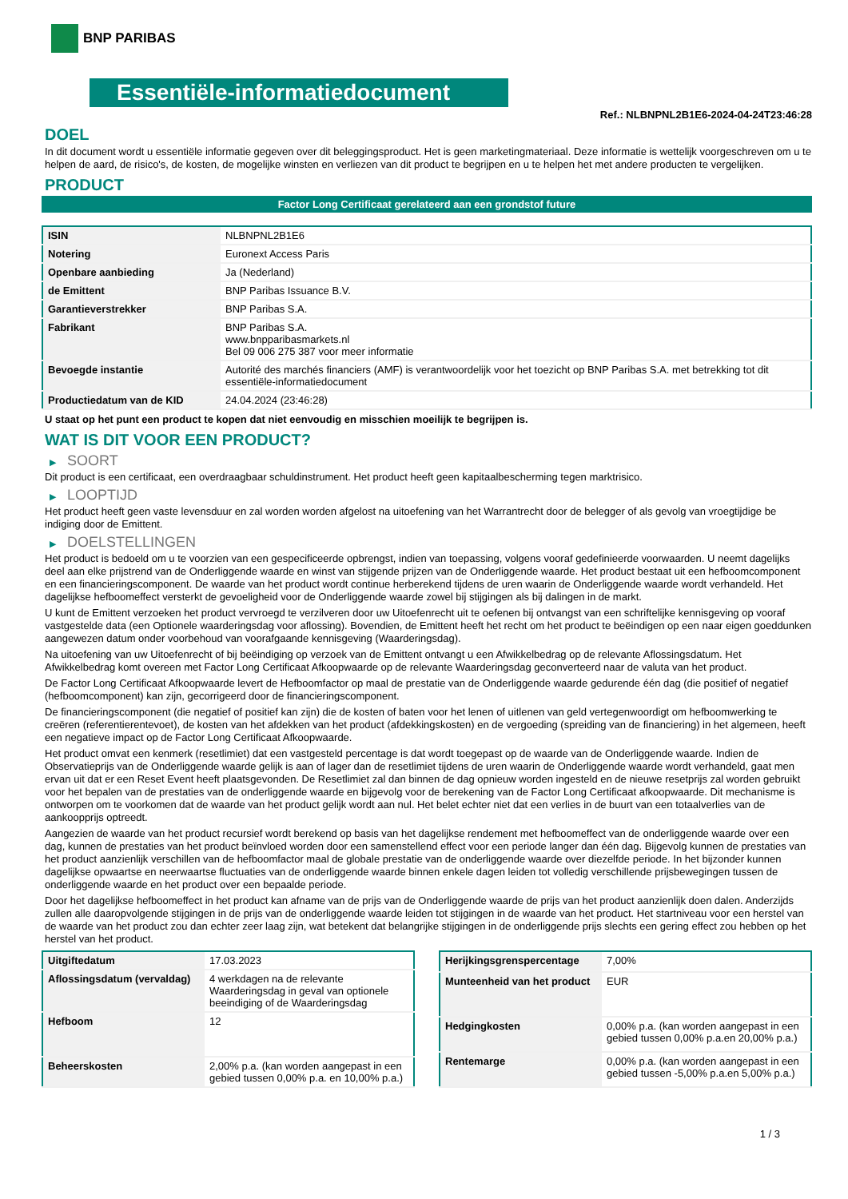BNP PARIBAS
Essentiële-informatiedocument
Ref.: NLBNPNL2B1E6-2024-04-24T23:46:28
DOEL
In dit document wordt u essentiële informatie gegeven over dit beleggingsproduct. Het is geen marketingmateriaal. Deze informatie is wettelijk voorgeschreven om u te helpen de aard, de risico's, de kosten, de mogelijke winsten en verliezen van dit product te begrijpen en u te helpen het met andere producten te vergelijken.
PRODUCT
Factor Long Certificaat gerelateerd aan een grondstof future
| ISIN | NLBNPNL2B1E6 |
| Notering | Euronext Access Paris |
| Openbare aanbieding | Ja (Nederland) |
| de Emittent | BNP Paribas Issuance B.V. |
| Garantieverstrekker | BNP Paribas S.A. |
| Fabrikant | BNP Paribas S.A. www.bnpparibasmarkets.nl Bel 09 006 275 387 voor meer informatie |
| Bevoegde instantie | Autorité des marchés financiers (AMF) is verantwoordelijk voor het toezicht op BNP Paribas S.A. met betrekking tot dit essentiële-informatiedocument |
| Productiedatum van de KID | 24.04.2024 (23:46:28) |
U staat op het punt een product te kopen dat niet eenvoudig en misschien moeilijk te begrijpen is.
WAT IS DIT VOOR EEN PRODUCT?
▶ SOORT
Dit product is een certificaat, een overdraagbaar schuldinstrument. Het product heeft geen kapitaalbescherming tegen marktrisico.
▶ LOOPTIJD
Het product heeft geen vaste levensduur en zal worden worden afgelost na uitoefening van het Warrantrecht door de belegger of als gevolg van vroegtijdige be indiging door de Emittent.
▶ DOELSTELLINGEN
Het product is bedoeld om u te voorzien van een gespecificeerde opbrengst, indien van toepassing, volgens vooraf gedefinieerde voorwaarden. U neemt dagelijks deel aan elke prijstrend van de Onderliggende waarde en winst van stijgende prijzen van de Onderliggende waarde. Het product bestaat uit een hefboomcomponent en een financieringscomponent. De waarde van het product wordt continue herberekend tijdens de uren waarin de Onderliggende waarde wordt verhandeld. Het dagelijkse hefboomeffect versterkt de gevoeligheid voor de Onderliggende waarde zowel bij stijgingen als bij dalingen in de markt.
U kunt de Emittent verzoeken het product vervroegd te verzilveren door uw Uitoefenrecht uit te oefenen bij ontvangst van een schriftelijke kennisgeving op vooraf vastgestelde data (een Optionele waarderingsdag voor aflossing). Bovendien, de Emittent heeft het recht om het product te beëindigen op een naar eigen goeddunken aangewezen datum onder voorbehoud van voorafgaande kennisgeving (Waarderingsdag).
Na uitoefening van uw Uitoefenrecht of bij beëindiging op verzoek van de Emittent ontvangt u een Afwikkelbedrag op de relevante Aflossingsdatum. Het Afwikkelbedrag komt overeen met Factor Long Certificaat Afkoopwaarde op de relevante Waarderingsdag geconverteerd naar de valuta van het product.
De Factor Long Certificaat Afkoopwaarde levert de Hefboomfactor op maal de prestatie van de Onderliggende waarde gedurende één dag (die positief of negatief (hefboomcomponent) kan zijn, gecorrigeerd door de financieringscomponent.
De financieringscomponent (die negatief of positief kan zijn) die de kosten of baten voor het lenen of uitlenen van geld vertegenwoordigt om hefboomwerking te creëren (referentierentevoet), de kosten van het afdekken van het product (afdekkingskosten) en de vergoeding (spreiding van de financiering) in het algemeen, heeft een negatieve impact op de Factor Long Certificaat Afkoopwaarde.
Het product omvat een kenmerk (resetlimiet) dat een vastgesteld percentage is dat wordt toegepast op de waarde van de Onderliggende waarde. Indien de Observatieprijs van de Onderliggende waarde gelijk is aan of lager dan de resetlimiet tijdens de uren waarin de Onderliggende waarde wordt verhandeld, gaat men ervan uit dat er een Reset Event heeft plaatsgevonden. De Resetlimiet zal dan binnen de dag opnieuw worden ingesteld en de nieuwe resetprijs zal worden gebruikt voor het bepalen van de prestaties van de onderliggende waarde en bijgevolg voor de berekening van de Factor Long Certificaat afkoopwaarde. Dit mechanisme is ontworpen om te voorkomen dat de waarde van het product gelijk wordt aan nul. Het belet echter niet dat een verlies in de buurt van een totaalverlies van de aankoopprijs optreedt.
Aangezien de waarde van het product recursief wordt berekend op basis van het dagelijkse rendement met hefboomeffect van de onderliggende waarde over een dag, kunnen de prestaties van het product beïnvloed worden door een samenstellend effect voor een periode langer dan één dag. Bijgevolg kunnen de prestaties van het product aanzienlijk verschillen van de hefboomfactor maal de globale prestatie van de onderliggende waarde over diezelfde periode. In het bijzonder kunnen dagelijkse opwaartse en neerwaartse fluctuaties van de onderliggende waarde binnen enkele dagen leiden tot volledig verschillende prijsbewegingen tussen de onderliggende waarde en het product over een bepaalde periode.
Door het dagelijkse hefboomeffect in het product kan afname van de prijs van de Onderliggende waarde de prijs van het product aanzienlijk doen dalen. Anderzijds zullen alle daaropvolgende stijgingen in de prijs van de onderliggende waarde leiden tot stijgingen in de waarde van het product. Het startniveau voor een herstel van de waarde van het product zou dan echter zeer laag zijn, wat betekent dat belangrijke stijgingen in de onderliggende prijs slechts een gering effect zou hebben op het herstel van het product.
| Uitgiftedatum | 17.03.2023 |
| Aflossingsdatum (vervaldag) | 4 werkdagen na de relevante Waarderingsdag in geval van optionele beeindiging of de Waarderingsdag |
| Hefboom | 12 |
| Beheerskosten | 2,00% p.a. (kan worden aangepast in een gebied tussen 0,00% p.a. en 10,00% p.a.) |
| Herijkingsgrenspercentage | 7,00% |
| Munteenheid van het product | EUR |
| Hedgingkosten | 0,00% p.a. (kan worden aangepast in een gebied tussen 0,00% p.a.en 20,00% p.a.) |
| Rentemarge | 0,00% p.a. (kan worden aangepast in een gebied tussen -5,00% p.a.en 5,00% p.a.) |
1 / 3